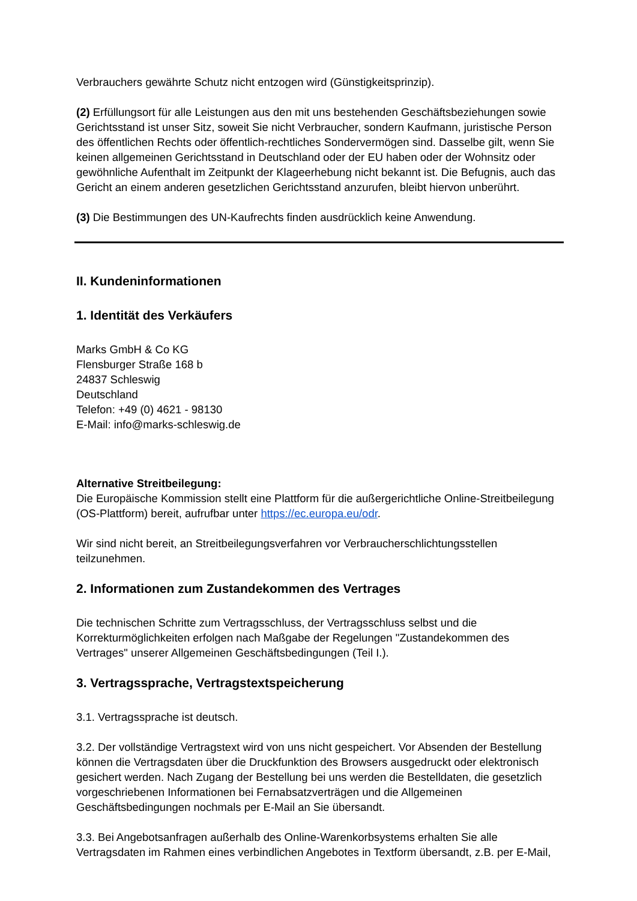Verbrauchers gewährte Schutz nicht entzogen wird (Günstigkeitsprinzip).
(2) Erfüllungsort für alle Leistungen aus den mit uns bestehenden Geschäftsbeziehungen sowie Gerichtsstand ist unser Sitz, soweit Sie nicht Verbraucher, sondern Kaufmann, juristische Person des öffentlichen Rechts oder öffentlich-rechtliches Sondervermögen sind. Dasselbe gilt, wenn Sie keinen allgemeinen Gerichtsstand in Deutschland oder der EU haben oder der Wohnsitz oder gewöhnliche Aufenthalt im Zeitpunkt der Klageerhebung nicht bekannt ist. Die Befugnis, auch das Gericht an einem anderen gesetzlichen Gerichtsstand anzurufen, bleibt hiervon unberührt.
(3) Die Bestimmungen des UN-Kaufrechts finden ausdrücklich keine Anwendung.
II. Kundeninformationen
1. Identität des Verkäufers
Marks GmbH & Co KG
Flensburger Straße 168 b
24837 Schleswig
Deutschland
Telefon: +49 (0) 4621 - 98130
E-Mail: info@marks-schleswig.de
Alternative Streitbeilegung:
Die Europäische Kommission stellt eine Plattform für die außergerichtliche Online-Streitbeilegung (OS-Plattform) bereit, aufrufbar unter https://ec.europa.eu/odr.
Wir sind nicht bereit, an Streitbeilegungsverfahren vor Verbraucherschlichtungsstellen teilzunehmen.
2. Informationen zum Zustandekommen des Vertrages
Die technischen Schritte zum Vertragsschluss, der Vertragsschluss selbst und die Korrekturmöglichkeiten erfolgen nach Maßgabe der Regelungen "Zustandekommen des Vertrages" unserer Allgemeinen Geschäftsbedingungen (Teil I.).
3. Vertragssprache, Vertragstextspeicherung
3.1. Vertragssprache ist deutsch.
3.2. Der vollständige Vertragstext wird von uns nicht gespeichert. Vor Absenden der Bestellung können die Vertragsdaten über die Druckfunktion des Browsers ausgedruckt oder elektronisch gesichert werden. Nach Zugang der Bestellung bei uns werden die Bestelldaten, die gesetzlich vorgeschriebenen Informationen bei Fernabsatzverträgen und die Allgemeinen Geschäftsbedingungen nochmals per E-Mail an Sie übersandt.
3.3. Bei Angebotsanfragen außerhalb des Online-Warenkorbsystems erhalten Sie alle Vertragsdaten im Rahmen eines verbindlichen Angebotes in Textform übersandt, z.B. per E-Mail,